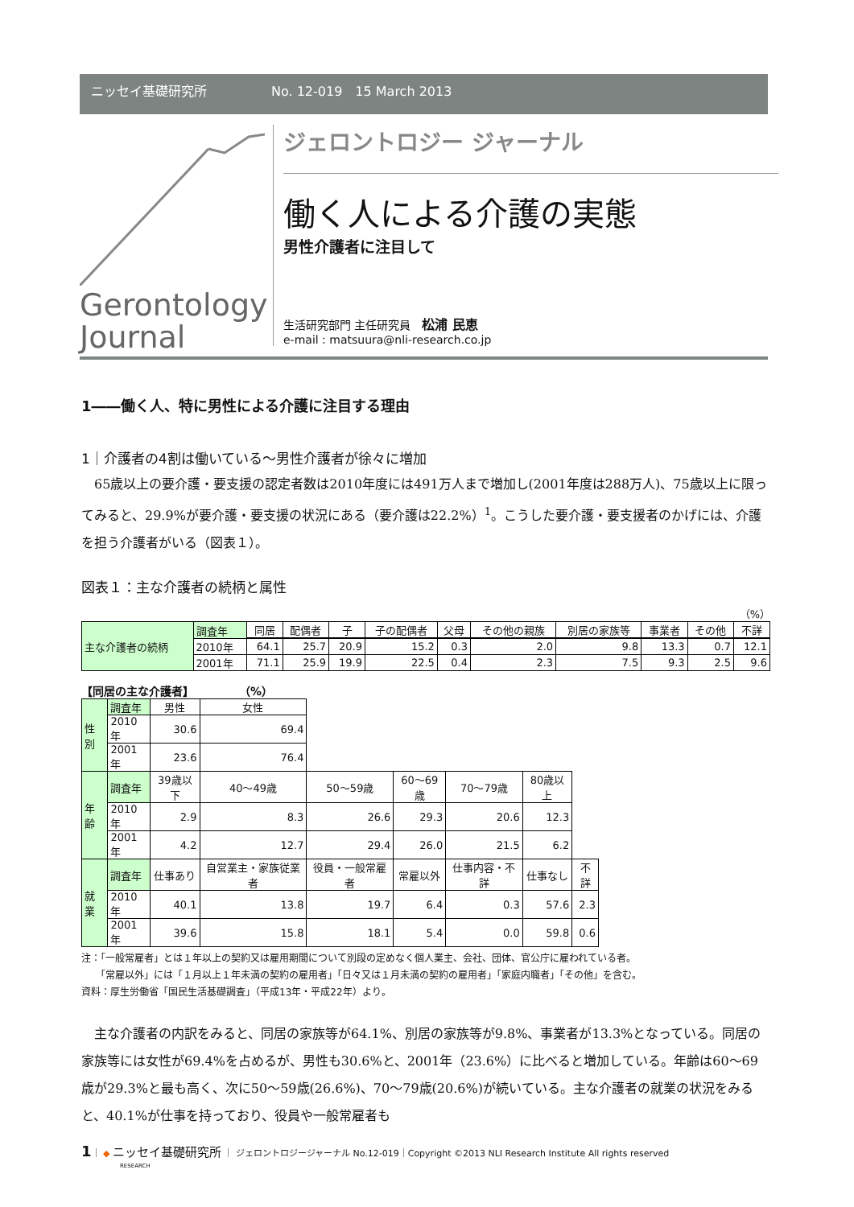ニッセイ基礎研究所 No. 12-019　15 March 2013
Gerontology
Journal
ジェロントロジー ジャーナル
働く人による介護の実態
男性介護者に注目して
生活研究部門 主任研究員　松浦 民恵
e-mail : matsuura@nli-research.co.jp
1――働く人、特に男性による介護に注目する理由
1｜介護者の4割は働いている～男性介護者が徐々に増加
65歳以上の要介護・要支援の認定者数は2010年度には491万人まで増加し(2001年度は288万人)、75歳以上に限ってみると、29.9%が要介護・要支援の状況にある（要介護は22.2%）<sup>1</sup>。こうした要介護・要支援者のかげには、介護を担う介護者がいる（図表１）。
図表１：主な介護者の続柄と属性
（%）
| 主な介護者の続柄 | 調査年 | 同居 | 配偶者 | 子 | 子の配偶者 | 父母 | その他の親族 | 別居の家族等 | 事業者 | その他 | 不詳 |
| --- | --- | --- | --- | --- | --- | --- | --- | --- | --- | --- | --- |
| | 2010年 | 64.1 | 25.7 | 20.9 | 15.2 | 0.3 | 2.0 | 9.8 | 13.3 | 0.7 | 12.1 |
| | 2001年 | 71.1 | 25.9 | 19.9 | 22.5 | 0.4 | 2.3 | 7.5 | 9.3 | 2.5 | 9.6 |
【同居の主な介護者】　　　　　（%）
| 性別 | 調査年 | 男性 | 女性 | | | | | |
| --- | --- | --- | --- | --- | --- | --- | --- | --- |
| | 2010年 | 30.6 | 69.4 | | | | | |
| | 2001年 | 23.6 | 76.4 | | | | | |
| 年齢 | 調査年 | 39歳以下 | 40～49歳 | 50～59歳 | 60～69歳 | 70～79歳 | 80歳以上 | |
| | 2010年 | 2.9 | 8.3 | 26.6 | 29.3 | 20.6 | 12.3 | |
| | 2001年 | 4.2 | 12.7 | 29.4 | 26.0 | 21.5 | 6.2 | |
| 就業 | 調査年 | 仕事あり | 自営業主・家族従業者 | 役員・一般常雇者 | 常雇以外 | 仕事内容・不詳 | 仕事なし | 不詳 |
| | 2010年 | 40.1 | 13.8 | 19.7 | 6.4 | 0.3 | 57.6 | 2.3 |
| | 2001年 | 39.6 | 15.8 | 18.1 | 5.4 | 0.0 | 59.8 | 0.6 |
注：「一般常雇者」とは１年以上の契約又は雇用期間について別段の定めなく個人業主、会社、団体、官公庁に雇われている者。
　　「常雇以外」には「１月以上１年未満の契約の雇用者」「日々又は１月未満の契約の雇用者」「家庭内職者」「その他」を含む。
資料：厚生労働省「国民生活基礎調査」（平成13年・平成22年）より。
主な介護者の内訳をみると、同居の家族等が64.1%、別居の家族等が9.8%、事業者が13.3%となっている。同居の家族等には女性が69.4%を占めるが、男性も30.6%と、2001年（23.6%）に比べると増加している。年齢は60～69歳が29.3%と最も高く、次に50～59歳(26.6%)、70～79歳(20.6%)が続いている。主な介護者の就業の状況をみると、40.1%が仕事を持っており、役員や一般常雇者も
1｜ ◆ ニッセイ基礎研究所 ｜ ジェロントロジージャーナル No.12-019｜Copyright ©2013 NLI Research Institute All rights reserved
RESEARCH